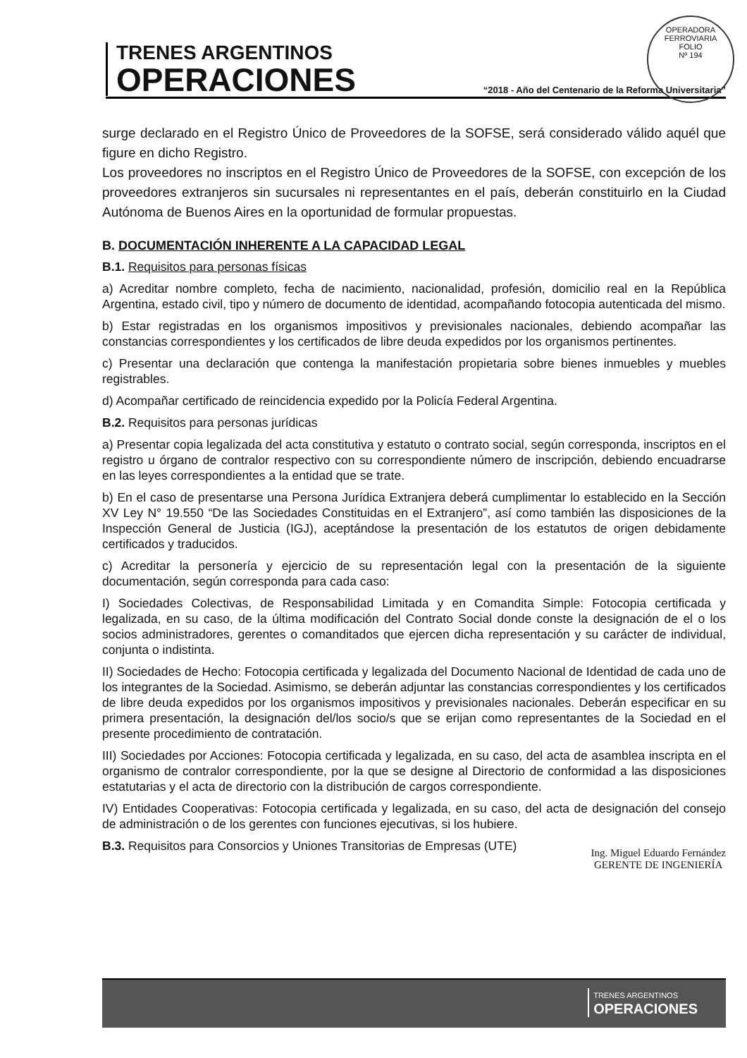TRENES ARGENTINOS
OPERACIONES
“2018 - Año del Centenario de la Reforma Universitaria”
OPERADORA FERROVIARIA
FOLIO
Nº 194
surge declarado en el Registro Único de Proveedores de la SOFSE, será considerado válido aquél que figure en dicho Registro.
Los proveedores no inscriptos en el Registro Único de Proveedores de la SOFSE, con excepción de los proveedores extranjeros sin sucursales ni representantes en el país, deberán constituirlo en la Ciudad Autónoma de Buenos Aires en la oportunidad de formular propuestas.
B. DOCUMENTACIÓN INHERENTE A LA CAPACIDAD LEGAL
B.1. Requisitos para personas físicas
a) Acreditar nombre completo, fecha de nacimiento, nacionalidad, profesión, domicilio real en la República Argentina, estado civil, tipo y número de documento de identidad, acompañando fotocopia autenticada del mismo.
b) Estar registradas en los organismos impositivos y previsionales nacionales, debiendo acompañar las constancias correspondientes y los certificados de libre deuda expedidos por los organismos pertinentes.
c) Presentar una declaración que contenga la manifestación propietaria sobre bienes inmuebles y muebles registrables.
d) Acompañar certificado de reincidencia expedido por la Policía Federal Argentina.
B.2. Requisitos para personas jurídicas
a) Presentar copia legalizada del acta constitutiva y estatuto o contrato social, según corresponda, inscriptos en el registro u órgano de contralor respectivo con su correspondiente número de inscripción, debiendo encuadrarse en las leyes correspondientes a la entidad que se trate.
b) En el caso de presentarse una Persona Jurídica Extranjera deberá cumplimentar lo establecido en la Sección XV Ley N° 19.550 “De las Sociedades Constituidas en el Extranjero”, así como también las disposiciones de la Inspección General de Justicia (IGJ), aceptándose la presentación de los estatutos de origen debidamente certificados y traducidos.
c) Acreditar la personería y ejercicio de su representación legal con la presentación de la siguiente documentación, según corresponda para cada caso:
I) Sociedades Colectivas, de Responsabilidad Limitada y en Comandita Simple: Fotocopia certificada y legalizada, en su caso, de la última modificación del Contrato Social donde conste la designación de el o los socios administradores, gerentes o comanditados que ejercen dicha representación y su carácter de individual, conjunta o indistinta.
II) Sociedades de Hecho: Fotocopia certificada y legalizada del Documento Nacional de Identidad de cada uno de los integrantes de la Sociedad. Asimismo, se deberán adjuntar las constancias correspondientes y los certificados de libre deuda expedidos por los organismos impositivos y previsionales nacionales. Deberán especificar en su primera presentación, la designación del/los socio/s que se erijan como representantes de la Sociedad en el presente procedimiento de contratación.
III) Sociedades por Acciones: Fotocopia certificada y legalizada, en su caso, del acta de asamblea inscripta en el organismo de contralor correspondiente, por la que se designe al Directorio de conformidad a las disposiciones estatutarias y el acta de directorio con la distribución de cargos correspondiente.
IV) Entidades Cooperativas: Fotocopia certificada y legalizada, en su caso, del acta de designación del consejo de administración o de los gerentes con funciones ejecutivas, si los hubiere.
B.3. Requisitos para Consorcios y Uniones Transitorias de Empresas (UTE)
Ing. Miguel Eduardo Fernández
GERENTE DE INGENIERÍA
TRENES ARGENTINOS
OPERACIONES